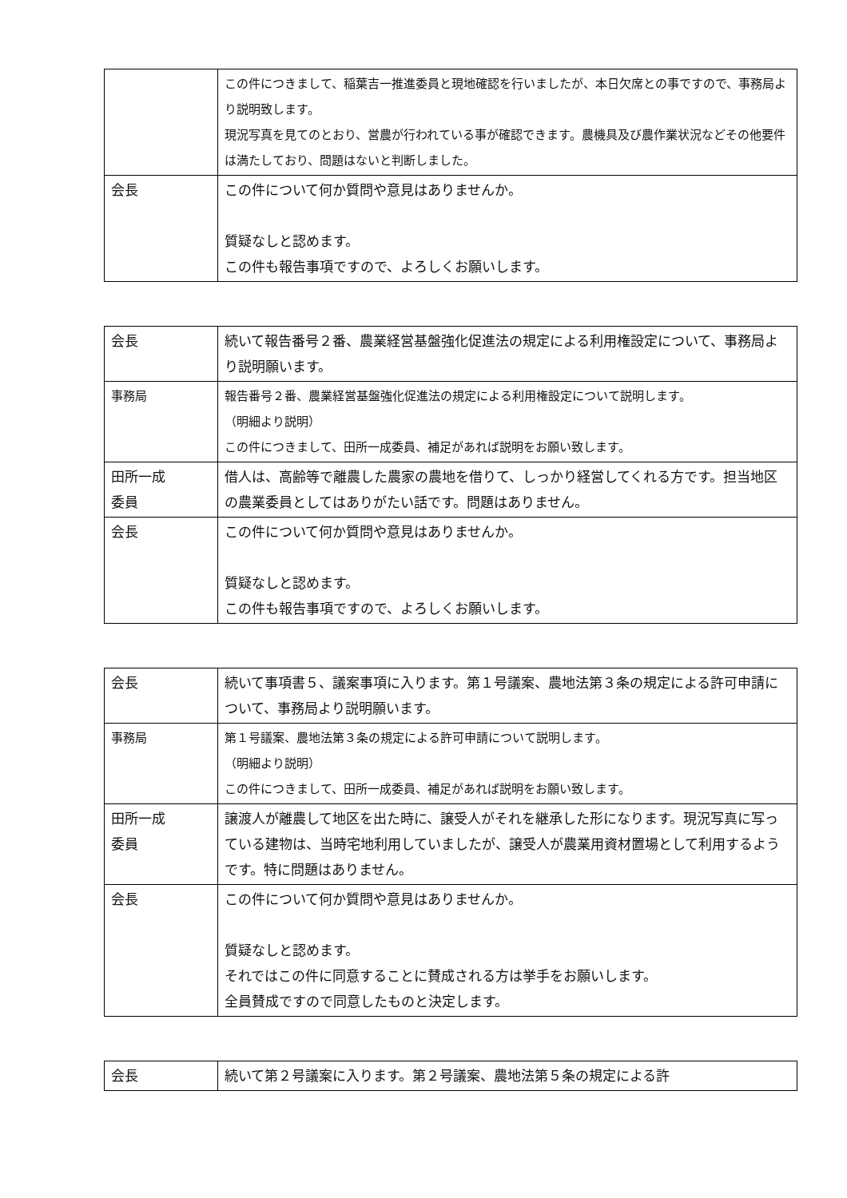| | この件につきまして、稲葉吉一推進委員と現地確認を行いましたが、本日欠席との事ですので、事務局より説明致します。 現況写真を見てのとおり、営農が行われている事が確認できます。農機具及び農作業状況などその他要件は満たしており、問題はないと判断しました。 |
| 会長 | この件について何か質問や意見はありませんか。 質疑なしと認めます。 この件も報告事項ですので、よろしくお願いします。 |
| 会長 | 続いて報告番号２番、農業経営基盤強化促進法の規定による利用権設定について、事務局より説明願います。 |
| 事務局 | 報告番号２番、農業経営基盤強化促進法の規定による利用権設定について説明します。 （明細より説明） この件につきまして、田所一成委員、補足があれば説明をお願い致します。 |
| 田所一成 委員 | 借人は、高齢等で離農した農家の農地を借りて、しっかり経営してくれる方です。担当地区の農業委員としてはありがたい話です。問題はありません。 |
| 会長 | この件について何か質問や意見はありませんか。 質疑なしと認めます。 この件も報告事項ですので、よろしくお願いします。 |
| 会長 | 続いて事項書５、議案事項に入ります。第１号議案、農地法第３条の規定による許可申請について、事務局より説明願います。 |
| 事務局 | 第１号議案、農地法第３条の規定による許可申請について説明します。 （明細より説明） この件につきまして、田所一成委員、補足があれば説明をお願い致します。 |
| 田所一成 委員 | 譲渡人が離農して地区を出た時に、譲受人がそれを継承した形になります。現況写真に写っている建物は、当時宅地利用していましたが、譲受人が農業用資材置場として利用するようです。特に問題はありません。 |
| 会長 | この件について何か質問や意見はありませんか。 質疑なしと認めます。 それではこの件に同意することに賛成される方は挙手をお願いします。 全員賛成ですので同意したものと決定します。 |
| 会長 | 続いて第２号議案に入ります。第２号議案、農地法第５条の規定による許 |